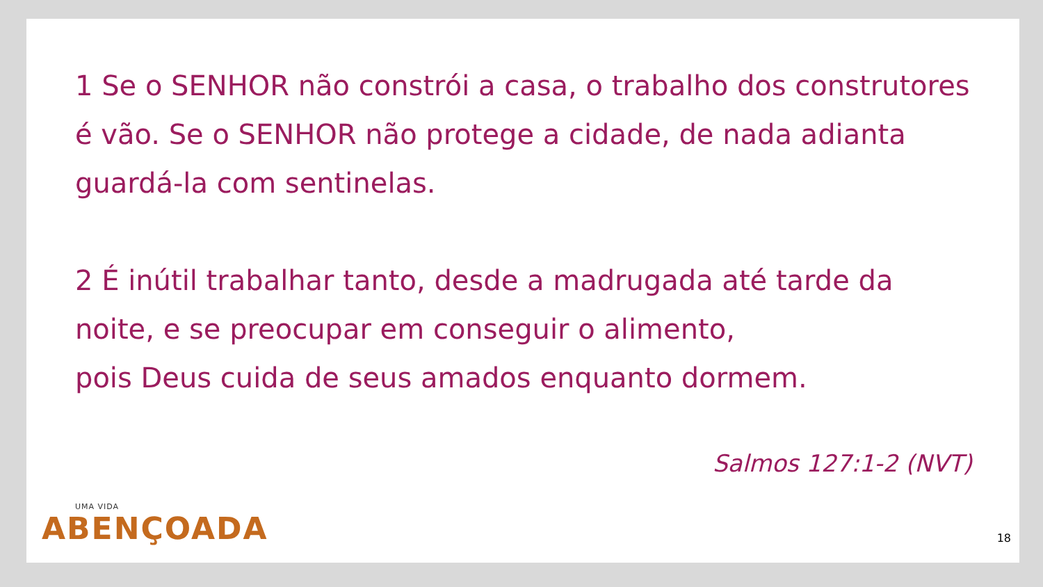1 Se o SENHOR não constrói a casa, o trabalho dos construtores é vão. Se o SENHOR não protege a cidade, de nada adianta guardá-la com sentinelas.
2 É inútil trabalhar tanto, desde a madrugada até tarde da noite, e se preocupar em conseguir o alimento,
pois Deus cuida de seus amados enquanto dormem.
Salmos 127:1-2 (NVT)
UMA VIDA
ABENÇOADA
18